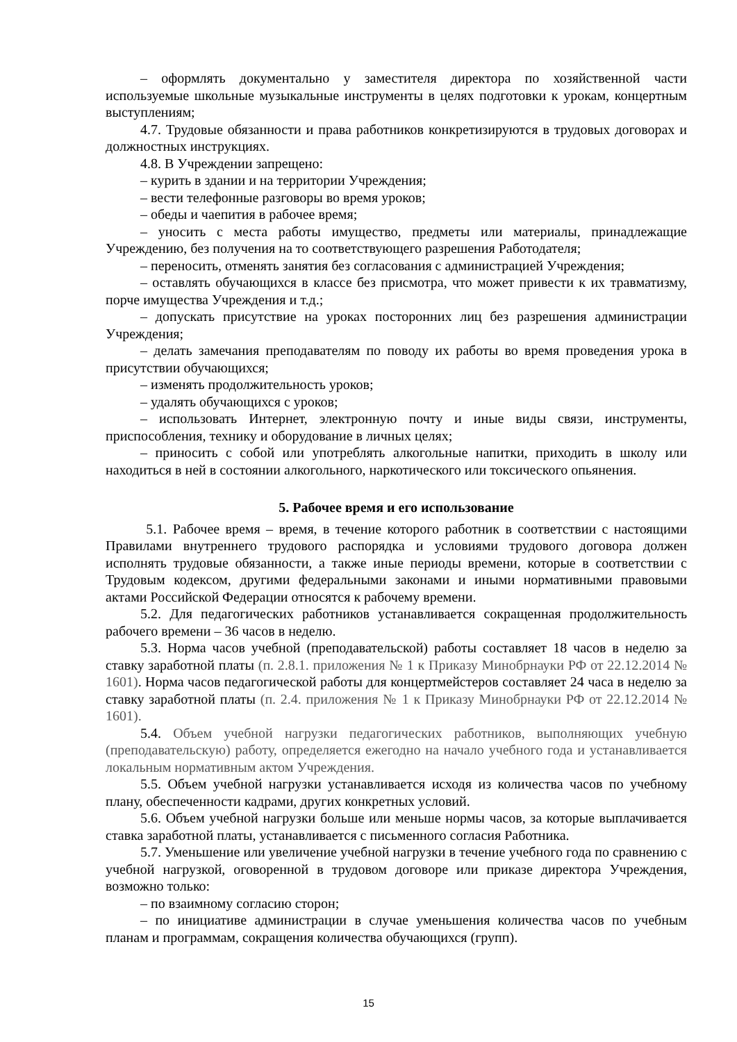– оформлять документально у заместителя директора по хозяйственной части используемые школьные музыкальные инструменты в целях подготовки к урокам, концертным выступлениям;
4.7. Трудовые обязанности и права работников конкретизируются в трудовых договорах и должностных инструкциях.
4.8. В Учреждении запрещено:
– курить в здании и на территории Учреждения;
– вести телефонные разговоры во время уроков;
– обеды и чаепития в рабочее время;
– уносить с места работы имущество, предметы или материалы, принадлежащие Учреждению, без получения на то соответствующего разрешения Работодателя;
– переносить, отменять занятия без согласования с администрацией Учреждения;
– оставлять обучающихся в классе без присмотра, что может привести к их травматизму, порче имущества Учреждения и т.д.;
– допускать присутствие на уроках посторонних лиц без разрешения администрации Учреждения;
– делать замечания преподавателям по поводу их работы во время проведения урока в присутствии обучающихся;
– изменять продолжительность уроков;
– удалять обучающихся с уроков;
– использовать Интернет, электронную почту и иные виды связи, инструменты, приспособления, технику и оборудование в личных целях;
– приносить с собой или употреблять алкогольные напитки, приходить в школу или находиться в ней в состоянии алкогольного, наркотического или токсического опьянения.
5. Рабочее время и его использование
5.1. Рабочее время – время, в течение которого работник в соответствии с настоящими Правилами внутреннего трудового распорядка и условиями трудового договора должен исполнять трудовые обязанности, а также иные периоды времени, которые в соответствии с Трудовым кодексом, другими федеральными законами и иными нормативными правовыми актами Российской Федерации относятся к рабочему времени.
5.2. Для педагогических работников устанавливается сокращенная продолжительность рабочего времени – 36 часов в неделю.
5.3. Норма часов учебной (преподавательской) работы составляет 18 часов в неделю за ставку заработной платы (п. 2.8.1. приложения № 1 к Приказу Минобрнауки РФ от 22.12.2014 № 1601). Норма часов педагогической работы для концертмейстеров составляет 24 часа в неделю за ставку заработной платы (п. 2.4. приложения № 1 к Приказу Минобрнауки РФ от 22.12.2014 № 1601).
5.4. Объем учебной нагрузки педагогических работников, выполняющих учебную (преподавательскую) работу, определяется ежегодно на начало учебного года и устанавливается локальным нормативным актом Учреждения.
5.5. Объем учебной нагрузки устанавливается исходя из количества часов по учебному плану, обеспеченности кадрами, других конкретных условий.
5.6. Объем учебной нагрузки больше или меньше нормы часов, за которые выплачивается ставка заработной платы, устанавливается с письменного согласия Работника.
5.7. Уменьшение или увеличение учебной нагрузки в течение учебного года по сравнению с учебной нагрузкой, оговоренной в трудовом договоре или приказе директора Учреждения, возможно только:
– по взаимному согласию сторон;
– по инициативе администрации в случае уменьшения количества часов по учебным планам и программам, сокращения количества обучающихся (групп).
15